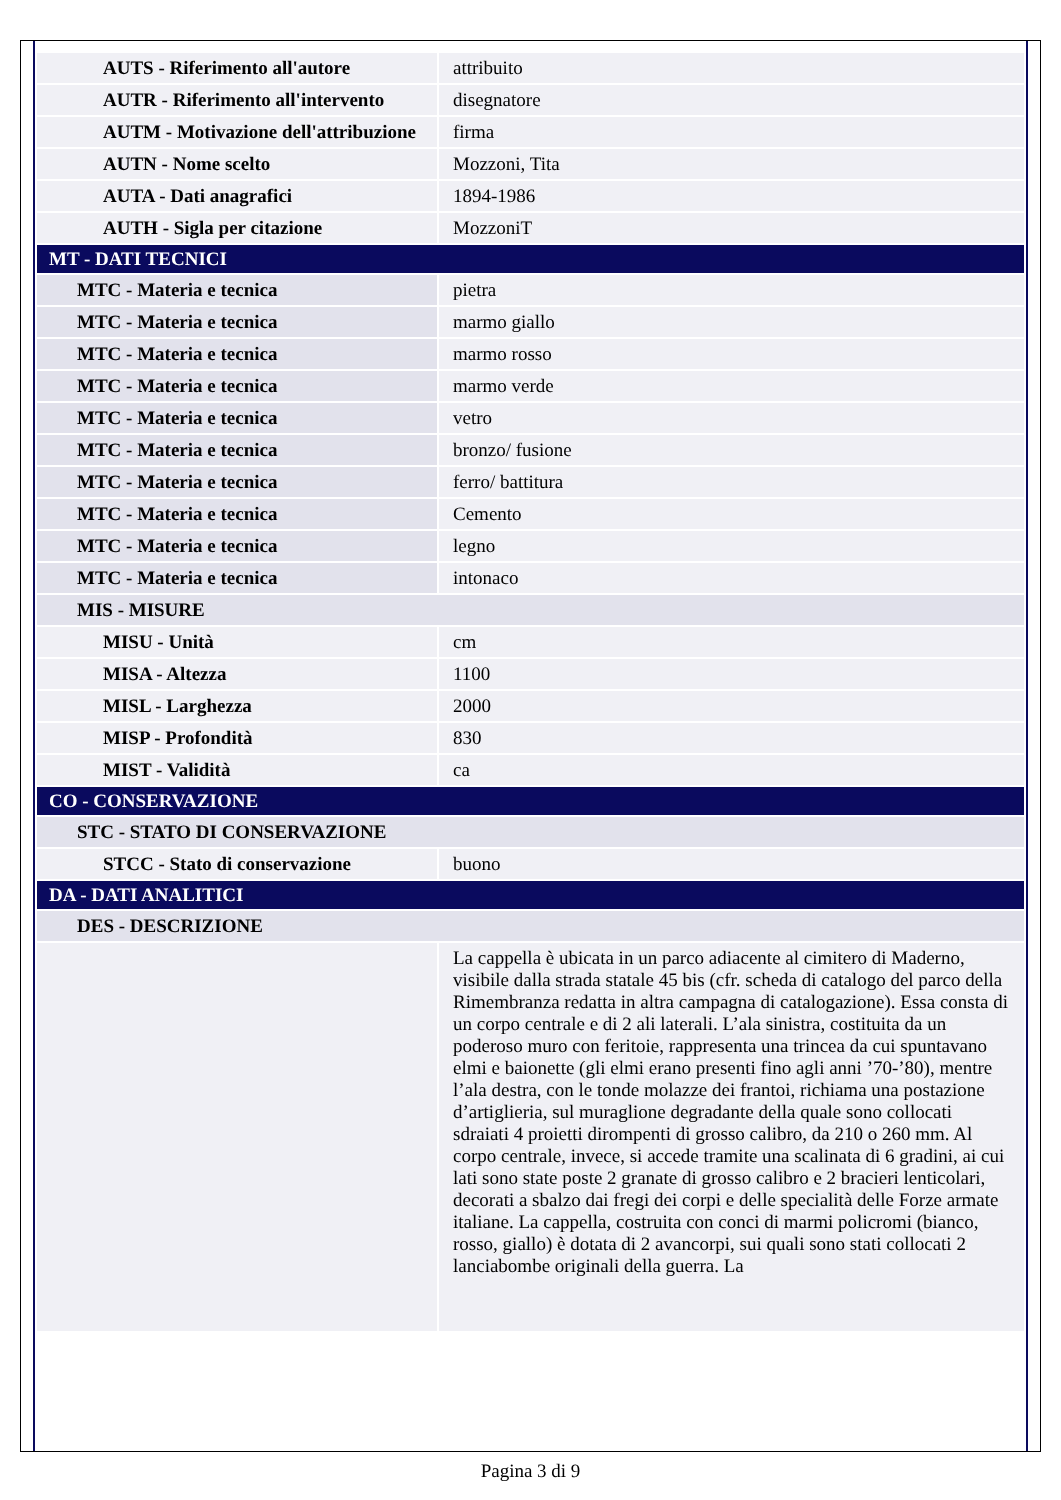| AUTS - Riferimento all'autore | attribuito |
| AUTR - Riferimento all'intervento | disegnatore |
| AUTM - Motivazione dell'attribuzione | firma |
| AUTN - Nome scelto | Mozzoni, Tita |
| AUTA - Dati anagrafici | 1894-1986 |
| AUTH - Sigla per citazione | MozzoniT |
| MT - DATI TECNICI | |
| MTC - Materia e tecnica | pietra |
| MTC - Materia e tecnica | marmo giallo |
| MTC - Materia e tecnica | marmo rosso |
| MTC - Materia e tecnica | marmo verde |
| MTC - Materia e tecnica | vetro |
| MTC - Materia e tecnica | bronzo/ fusione |
| MTC - Materia e tecnica | ferro/ battitura |
| MTC - Materia e tecnica | Cemento |
| MTC - Materia e tecnica | legno |
| MTC - Materia e tecnica | intonaco |
| MIS - MISURE | |
| MISU - Unità | cm |
| MISA - Altezza | 1100 |
| MISL - Larghezza | 2000 |
| MISP - Profondità | 830 |
| MIST - Validità | ca |
| CO - CONSERVAZIONE | |
| STC - STATO DI CONSERVAZIONE | |
| STCC - Stato di conservazione | buono |
| DA - DATI ANALITICI | |
| DES - DESCRIZIONE | |
| | La cappella è ubicata in un parco adiacente al cimitero di Maderno, visibile dalla strada statale 45 bis (cfr. scheda di catalogo del parco della Rimembranza redatta in altra campagna di catalogazione). Essa consta di un corpo centrale e di 2 ali laterali. L’ala sinistra, costituita da un poderoso muro con feritoie, rappresenta una trincea da cui spuntavano elmi e baionette (gli elmi erano presenti fino agli anni ’70-’80), mentre l’ala destra, con le tonde molazze dei frantoi, richiama una postazione d’artiglieria, sul muraglione degradante della quale sono collocati sdraiati 4 proietti dirompenti di grosso calibro, da 210 o 260 mm. Al corpo centrale, invece, si accede tramite una scalinata di 6 gradini, ai cui lati sono state poste 2 granate di grosso calibro e 2 bracieri lenticolari, decorati a sbalzo dai fregi dei corpi e delle specialità delle Forze armate italiane. La cappella, costruita con conci di marmi policromi (bianco, rosso, giallo) è dotata di 2 avancorpi, sui quali sono stati collocati 2 lanciabombe originali della guerra. La |
Pagina 3 di 9